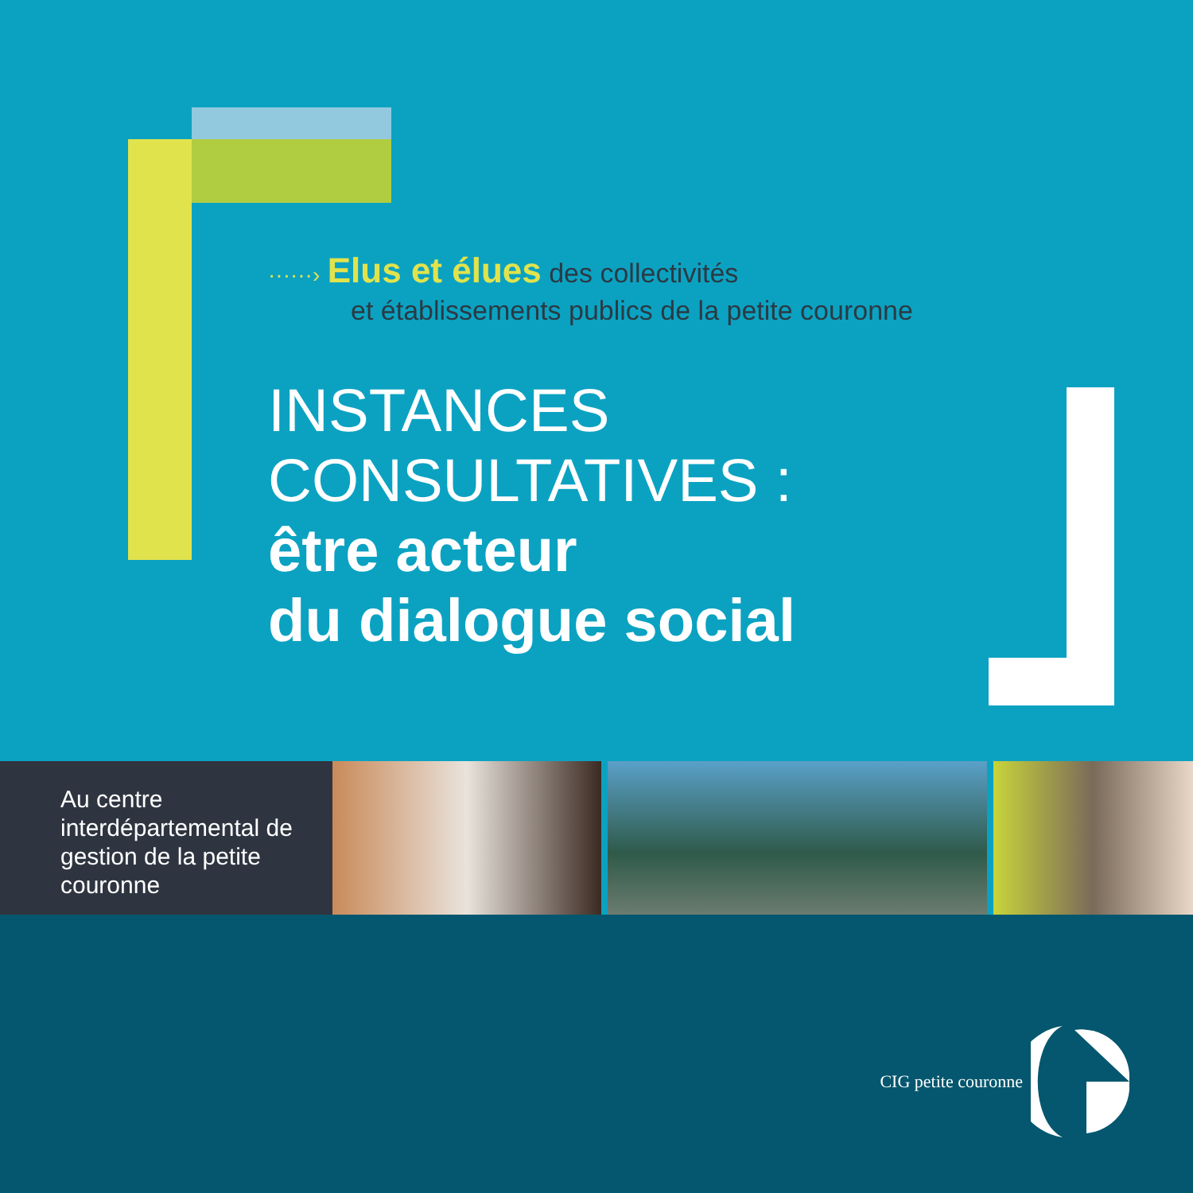······› Elus et élues des collectivités
et établissements publics de la petite couronne
INSTANCES
CONSULTATIVES :
être acteur
du dialogue social
Au centre interdépartemental de gestion de la petite couronne
CIG petite couronne